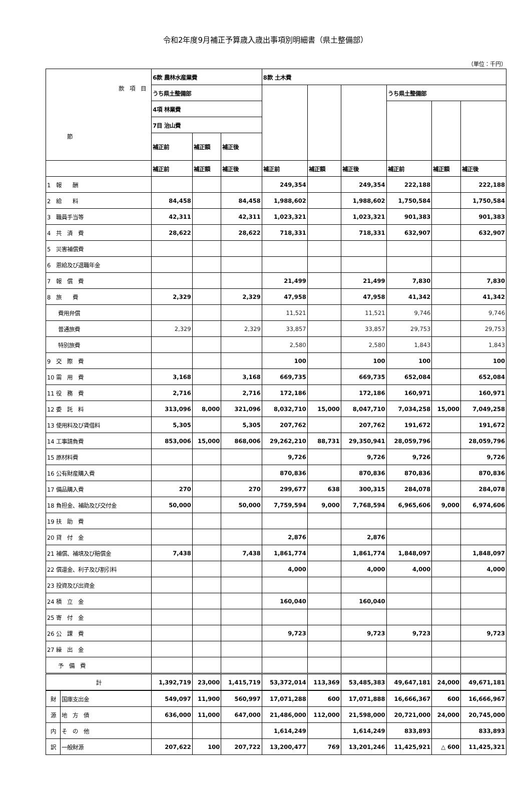令和2年度9月補正予算歳入歳出事項別明細書（県土整備部）
（単位：千円）
| 款 項 目 節 | | 6款 農林水産業費 | | | 8款 土木費 | | | | | |
| | | うち県土整備部 | | | | | | うち県土整備部 | | |
| | | 4項 林業費 | | | | | | | | |
| | | 7目 治山費 | | | | | | | | |
| | | 補正前 | 補正額 | 補正後 | | | | | | |
| | | 補正前 | 補正額 | 補正後 | 補正前 | 補正額 | 補正後 | 補正前 | 補正額 | 補正後 |
| 1 報 酬 | | | | | 249,354 | | 249,354 | 222,188 | | 222,188 |
| 2 給 料 | | 84,458 | | 84,458 | 1,988,602 | | 1,988,602 | 1,750,584 | | 1,750,584 |
| 3 職員手当等 | | 42,311 | | 42,311 | 1,023,321 | | 1,023,321 | 901,383 | | 901,383 |
| 4 共 済 費 | | 28,622 | | 28,622 | 718,331 | | 718,331 | 632,907 | | 632,907 |
| 5 災害補償費 | | | | | | | | | | |
| 6 恩給及び退職年金 | | | | | | | | | | |
| 7 報 償 費 | | | | | 21,499 | | 21,499 | 7,830 | | 7,830 |
| 8 旅 費 | | 2,329 | | 2,329 | 47,958 | | 47,958 | 41,342 | | 41,342 |
| 費用弁償 | | | | | 11,521 | | 11,521 | 9,746 | | 9,746 |
| 普通旅費 | | 2,329 | | 2,329 | 33,857 | | 33,857 | 29,753 | | 29,753 |
| 特別旅費 | | | | | 2,580 | | 2,580 | 1,843 | | 1,843 |
| 9 交 際 費 | | | | | 100 | | 100 | 100 | | 100 |
| 10 需 用 費 | | 3,168 | | 3,168 | 669,735 | | 669,735 | 652,084 | | 652,084 |
| 11 役 務 費 | | 2,716 | | 2,716 | 172,186 | | 172,186 | 160,971 | | 160,971 |
| 12 委 託 料 | | 313,096 | 8,000 | 321,096 | 8,032,710 | 15,000 | 8,047,710 | 7,034,258 | 15,000 | 7,049,258 |
| 13 使用料及び賃借料 | | 5,305 | | 5,305 | 207,762 | | 207,762 | 191,672 | | 191,672 |
| 14 工事請負費 | | 853,006 | 15,000 | 868,006 | 29,262,210 | 88,731 | 29,350,941 | 28,059,796 | | 28,059,796 |
| 15 原材料費 | | | | | 9,726 | | 9,726 | 9,726 | | 9,726 |
| 16 公有財産購入費 | | | | | 870,836 | | 870,836 | 870,836 | | 870,836 |
| 17 備品購入費 | | 270 | | 270 | 299,677 | 638 | 300,315 | 284,078 | | 284,078 |
| 18 負担金、補助及び交付金 | | 50,000 | | 50,000 | 7,759,594 | 9,000 | 7,768,594 | 6,965,606 | 9,000 | 6,974,606 |
| 19 扶 助 費 | | | | | | | | | | |
| 20 貸 付 金 | | | | | 2,876 | | 2,876 | | | |
| 21 補償、補填及び賠償金 | | 7,438 | | 7,438 | 1,861,774 | | 1,861,774 | 1,848,097 | | 1,848,097 |
| 22 償還金、利子及び割引料 | | | | | 4,000 | | 4,000 | 4,000 | | 4,000 |
| 23 投資及び出資金 | | | | | | | | | | |
| 24 積 立 金 | | | | | 160,040 | | 160,040 | | | |
| 25 寄 付 金 | | | | | | | | | | |
| 26 公 課 費 | | | | | 9,723 | | 9,723 | 9,723 | | 9,723 |
| 27 繰 出 金 | | | | | | | | | | |
| 予 備 費 | | | | | | | | | | |
| 計 | | 1,392,719 | 23,000 | 1,415,719 | 53,372,014 | 113,369 | 53,485,383 | 49,647,181 | 24,000 | 49,671,181 |
| 財 | 国庫支出金 | 549,097 | 11,900 | 560,997 | 17,071,288 | 600 | 17,071,888 | 16,666,367 | 600 | 16,666,967 |
| 源 | 地 方 債 | 636,000 | 11,000 | 647,000 | 21,486,000 | 112,000 | 21,598,000 | 20,721,000 | 24,000 | 20,745,000 |
| 内 | そ の 他 | | | | 1,614,249 | | 1,614,249 | 833,893 | | 833,893 |
| 訳 | 一般財源 | 207,622 | 100 | 207,722 | 13,200,477 | 769 | 13,201,246 | 11,425,921 | △ 600 | 11,425,321 |